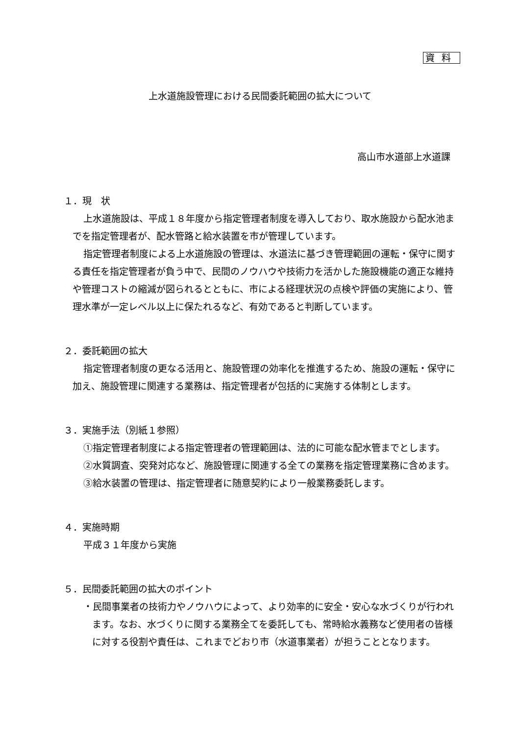資料
上水道施設管理における民間委託範囲の拡大について
高山市水道部上水道課
１．現　状
上水道施設は、平成１８年度から指定管理者制度を導入しており、取水施設から配水池までを指定管理者が、配水管路と給水装置を市が管理しています。
指定管理者制度による上水道施設の管理は、水道法に基づき管理範囲の運転・保守に関する責任を指定管理者が負う中で、民間のノウハウや技術力を活かした施設機能の適正な維持や管理コストの縮減が図られるとともに、市による経理状況の点検や評価の実施により、管理水準が一定レベル以上に保たれるなど、有効であると判断しています。
２．委託範囲の拡大
指定管理者制度の更なる活用と、施設管理の効率化を推進するため、施設の運転・保守に加え、施設管理に関連する業務は、指定管理者が包括的に実施する体制とします。
３．実施手法（別紙１参照）
①指定管理者制度による指定管理者の管理範囲は、法的に可能な配水管までとします。
②水質調査、突発対応など、施設管理に関連する全ての業務を指定管理業務に含めます。
③給水装置の管理は、指定管理者に随意契約により一般業務委託します。
４．実施時期
平成３１年度から実施
５．民間委託範囲の拡大のポイント
・民間事業者の技術力やノウハウによって、より効率的に安全・安心な水づくりが行われます。なお、水づくりに関する業務全てを委託しても、常時給水義務など使用者の皆様に対する役割や責任は、これまでどおり市（水道事業者）が担うこととなります。